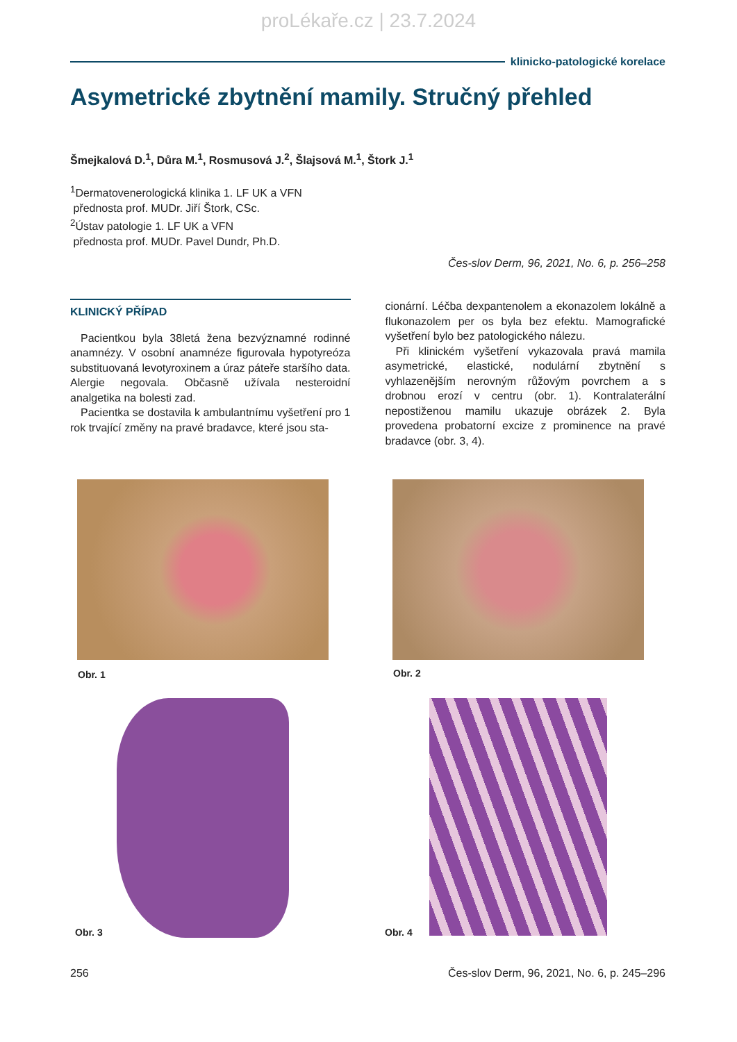proLékaře.cz | 23.7.2024
klinicko-patologické korelace
Asymetrické zbytnění mamily. Stručný přehled
Šmejkalová D.<sup>1</sup>, Důra M.<sup>1</sup>, Rosmusová J.<sup>2</sup>, Šlajsová M.<sup>1</sup>, Štork J.<sup>1</sup>
<sup>1</sup> Dermatovenerologická klinika 1. LF UK a VFN
přednosta prof. MUDr. Jiří Štork, CSc.
<sup>2</sup> Ústav patologie 1. LF UK a VFN
přednosta prof. MUDr. Pavel Dundr, Ph.D.
Čes-slov Derm, 96, 2021, No. 6, p. 256–258
KLINICKÝ PŘÍPAD
Pacientkou byla 38letá žena bezvýznamné rodinné anamnézy. V osobní anamnéze figurovala hypotyreóza substituovaná levotyroxinem a úraz páteře staršího data. Alergie negovala. Občasně užívala nesteroidní analgetika na bolesti zad.
Pacientka se dostavila k ambulantnímu vyšetření pro 1 rok trvající změny na pravé bradavce, které jsou sta-
cionární. Léčba dexpantenolem a ekonazolem lokálně a flukonazolem per os byla bez efektu. Mamografické vyšetření bylo bez patologického nálezu.
Při klinickém vyšetření vykazovala pravá mamila asymetrické, elastické, nodulární zbytnění s vyhlazenějším nerovným růžovým povrchem a s drobnou erozí v centru (obr. 1). Kontralaterální nepostiženou mamilu ukazuje obrázek 2. Byla provedena probatorní excize z prominence na pravé bradavce (obr. 3, 4).
Obr. 1 Obr. 2
Obr. 3 Obr. 4
256
Čes-slov Derm, 96, 2021, No. 6, p. 245–296